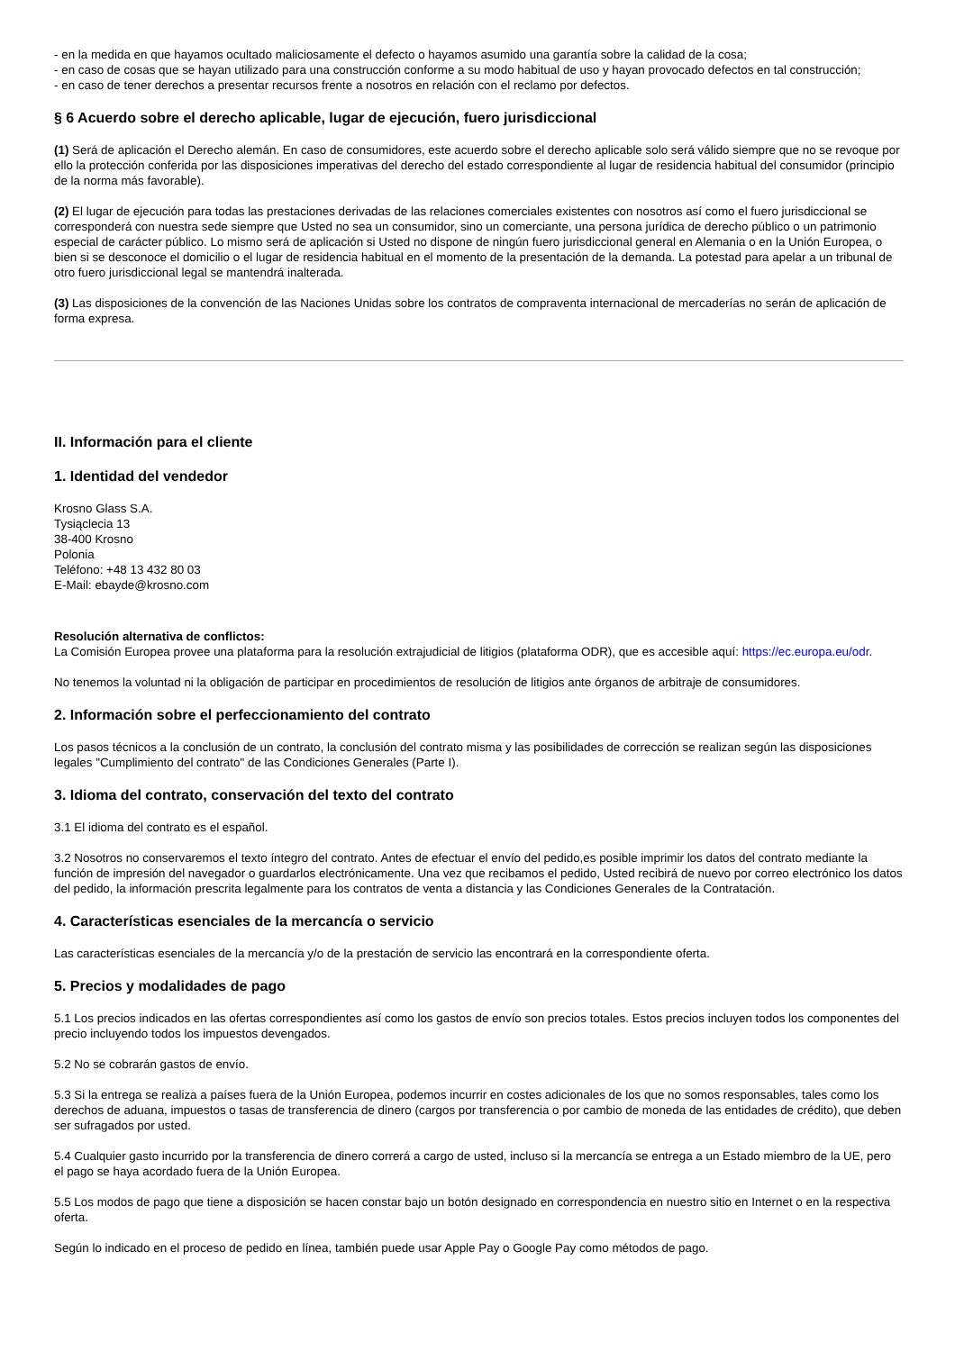- en la medida en que hayamos ocultado maliciosamente el defecto o hayamos asumido una garantía sobre la calidad de la cosa;
- en caso de cosas que se hayan utilizado para una construcción conforme a su modo habitual de uso y hayan provocado defectos en tal construcción;
- en caso de tener derechos a presentar recursos frente a nosotros en relación con el reclamo por defectos.
§ 6 Acuerdo sobre el derecho aplicable, lugar de ejecución, fuero jurisdiccional
(1) Será de aplicación el Derecho alemán. En caso de consumidores, este acuerdo sobre el derecho aplicable solo será válido siempre que no se revoque por ello la protección conferida por las disposiciones imperativas del derecho del estado correspondiente al lugar de residencia habitual del consumidor (principio de la norma más favorable).
(2) El lugar de ejecución para todas las prestaciones derivadas de las relaciones comerciales existentes con nosotros así como el fuero jurisdiccional se corresponderá con nuestra sede siempre que Usted no sea un consumidor, sino un comerciante, una persona jurídica de derecho público o un patrimonio especial de carácter público. Lo mismo será de aplicación si Usted no dispone de ningún fuero jurisdiccional general en Alemania o en la Unión Europea, o bien si se desconoce el domicilio o el lugar de residencia habitual en el momento de la presentación de la demanda. La potestad para apelar a un tribunal de otro fuero jurisdiccional legal se mantendrá inalterada.
(3) Las disposiciones de la convención de las Naciones Unidas sobre los contratos de compraventa internacional de mercaderías no serán de aplicación de forma expresa.
II. Información para el cliente
1. Identidad del vendedor
Krosno Glass S.A.
Tysiąclecia 13
38-400 Krosno
Polonia
Teléfono: +48 13 432 80 03
E-Mail: ebayde@krosno.com
Resolución alternativa de conflictos:
La Comisión Europea provee una plataforma para la resolución extrajudicial de litigios (plataforma ODR), que es accesible aquí: https://ec.europa.eu/odr.
No tenemos la voluntad ni la obligación de participar en procedimientos de resolución de litigios ante órganos de arbitraje de consumidores.
2. Información sobre el perfeccionamiento del contrato
Los pasos técnicos a la conclusión de un contrato, la conclusión del contrato misma y las posibilidades de corrección se realizan según las disposiciones legales "Cumplimiento del contrato" de las Condiciones Generales (Parte I).
3. Idioma del contrato, conservación del texto del contrato
3.1 El idioma del contrato es el español.
3.2 Nosotros no conservaremos el texto íntegro del contrato. Antes de efectuar el envío del pedido,es posible imprimir los datos del contrato mediante la función de impresión del navegador o guardarlos electrónicamente. Una vez que recibamos el pedido, Usted recibirá de nuevo por correo electrónico los datos del pedido, la información prescrita legalmente para los contratos de venta a distancia y las Condiciones Generales de la Contratación.
4. Características esenciales de la mercancía o servicio
Las características esenciales de la mercancía y/o de la prestación de servicio las encontrará en la correspondiente oferta.
5. Precios y modalidades de pago
5.1 Los precios indicados en las ofertas correspondientes así como los gastos de envío son precios totales. Estos precios incluyen todos los componentes del precio incluyendo todos los impuestos devengados.
5.2 No se cobrarán gastos de envío.
5.3 Si la entrega se realiza a países fuera de la Unión Europea, podemos incurrir en costes adicionales de los que no somos responsables, tales como los derechos de aduana, impuestos o tasas de transferencia de dinero (cargos por transferencia o por cambio de moneda de las entidades de crédito), que deben ser sufragados por usted.
5.4 Cualquier gasto incurrido por la transferencia de dinero correrá a cargo de usted, incluso si la mercancía se entrega a un Estado miembro de la UE, pero el pago se haya acordado fuera de la Unión Europea.
5.5 Los modos de pago que tiene a disposición se hacen constar bajo un botón designado en correspondencia en nuestro sitio en Internet o en la respectiva oferta.
Según lo indicado en el proceso de pedido en línea, también puede usar Apple Pay o Google Pay como métodos de pago.